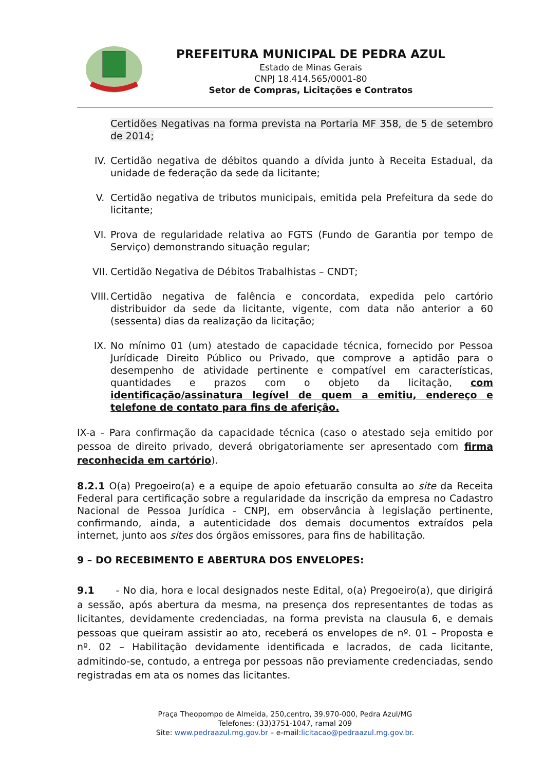PREFEITURA MUNICIPAL DE PEDRA AZUL
Estado de Minas Gerais
CNPJ 18.414.565/0001-80
Setor de Compras, Licitações e Contratos
Certidões Negativas na forma prevista na Portaria MF 358, de 5 de setembro de 2014;
IV. Certidão negativa de débitos quando a dívida junto à Receita Estadual, da unidade de federação da sede da licitante;
V. Certidão negativa de tributos municipais, emitida pela Prefeitura da sede do licitante;
VI. Prova de regularidade relativa ao FGTS (Fundo de Garantia por tempo de Serviço) demonstrando situação regular;
VII. Certidão Negativa de Débitos Trabalhistas – CNDT;
VIII. Certidão negativa de falência e concordata, expedida pelo cartório distribuidor da sede da licitante, vigente, com data não anterior a 60 (sessenta) dias da realização da licitação;
IX. No mínimo 01 (um) atestado de capacidade técnica, fornecido por Pessoa Jurídicade Direito Público ou Privado, que comprove a aptidão para o desempenho de atividade pertinente e compatível em características, quantidades e prazos com o objeto da licitação, com identificação/assinatura legível de quem a emitiu, endereço e telefone de contato para fins de aferição.
IX-a - Para confirmação da capacidade técnica (caso o atestado seja emitido por pessoa de direito privado, deverá obrigatoriamente ser apresentado com firma reconhecida em cartório).
8.2.1 O(a) Pregoeiro(a) e a equipe de apoio efetuarão consulta ao site da Receita Federal para certificação sobre a regularidade da inscrição da empresa no Cadastro Nacional de Pessoa Jurídica - CNPJ, em observância à legislação pertinente, confirmando, ainda, a autenticidade dos demais documentos extraídos pela internet, junto aos sites dos órgãos emissores, para fins de habilitação.
9 – DO RECEBIMENTO E ABERTURA DOS ENVELOPES:
9.1 - No dia, hora e local designados neste Edital, o(a) Pregoeiro(a), que dirigirá a sessão, após abertura da mesma, na presença dos representantes de todas as licitantes, devidamente credenciadas, na forma prevista na clausula 6, e demais pessoas que queiram assistir ao ato, receberá os envelopes de nº. 01 – Proposta e nº. 02 – Habilitação devidamente identificada e lacrados, de cada licitante, admitindo-se, contudo, a entrega por pessoas não previamente credenciadas, sendo registradas em ata os nomes das licitantes.
Praça Theopompo de Almeida, 250,centro, 39.970-000, Pedra Azul/MG
Telefones: (33)3751-1047, ramal 209
Site: www.pedraazul.mg.gov.br – e-mail:licitacao@pedraazul.mg.gov.br.